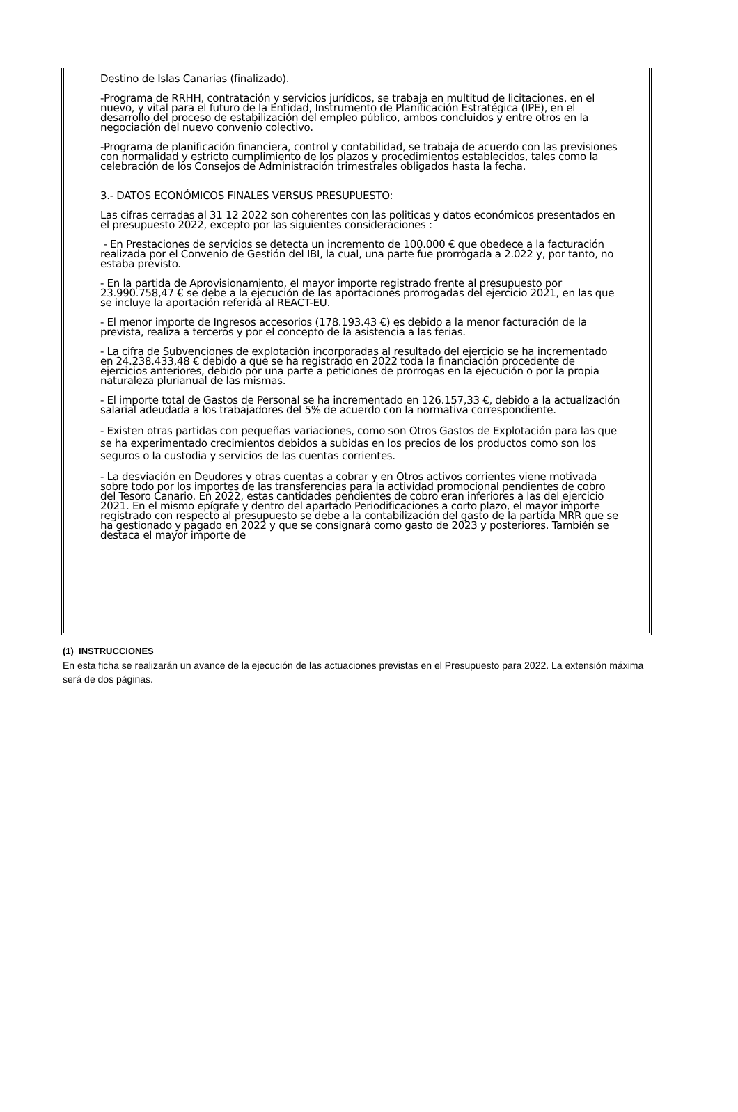Destino de Islas Canarias (finalizado).
-Programa de RRHH, contratación y servicios jurídicos, se trabaja en multitud de licitaciones, en el nuevo, y vital para el futuro de la Entidad, Instrumento de Planificación Estratégica (IPE), en el desarrollo del proceso de estabilización del empleo público, ambos concluidos y entre otros en la negociación del nuevo convenio colectivo.
-Programa de planificación financiera, control y contabilidad, se trabaja de acuerdo con las previsiones con normalidad y estricto cumplimiento de los plazos y procedimientos establecidos, tales como la celebración de los Consejos de Administración trimestrales obligados hasta la fecha.
3.- DATOS ECONÓMICOS FINALES VERSUS PRESUPUESTO:
Las cifras cerradas al 31 12 2022 son coherentes con las politicas y datos económicos presentados en el presupuesto 2022, excepto por las siguientes consideraciones :
- En Prestaciones de servicios se detecta un incremento de 100.000 € que obedece a la facturación realizada por el Convenio de Gestión del IBI, la cual, una parte fue prorrogada a 2.022 y, por tanto, no estaba previsto.
- En la partida de Aprovisionamiento, el mayor importe registrado frente al presupuesto por 23.990.758,47 € se debe a la ejecución de las aportaciones prorrogadas del ejercicio 2021, en las que se incluye la aportación referida al REACT-EU.
- El menor importe de Ingresos accesorios (178.193.43 €) es debido a la menor facturación de la prevista, realiza a terceros y por el concepto de la asistencia a las ferias.
- La cifra de Subvenciones de explotación incorporadas al resultado del ejercicio se ha incrementado en 24.238.433,48 € debido a que se ha registrado en 2022 toda la financiación procedente de ejercicios anteriores, debido por una parte a peticiones de prorrogas en la ejecución o por la propia naturaleza plurianual de las mismas.
- El importe total de Gastos de Personal se ha incrementado en 126.157,33 €, debido a la actualización salarial adeudada a los trabajadores del 5% de acuerdo con la normativa correspondiente.
- Existen otras partidas con pequeñas variaciones, como son Otros Gastos de Explotación para las que se ha experimentado crecimientos debidos a subidas en los precios de los productos como son los seguros o la custodia y servicios de las cuentas corrientes.
- La desviación en Deudores y otras cuentas a cobrar y en Otros activos corrientes viene motivada sobre todo por los importes de las transferencias para la actividad promocional pendientes de cobro del Tesoro Canario. En 2022, estas cantidades pendientes de cobro eran inferiores a las del ejercicio 2021. En el mismo epígrafe y dentro del apartado Periodificaciones a corto plazo, el mayor importe registrado con respecto al presupuesto se debe a la contabilización del gasto de la partida MRR que se ha gestionado y pagado en 2022 y que se consignará como gasto de 2023 y posteriores. También se destaca el mayor importe de
(1) INSTRUCCIONES
En esta ficha se realizarán un avance de la ejecución de las actuaciones previstas en el Presupuesto para 2022. La extensión máxima será de dos páginas.